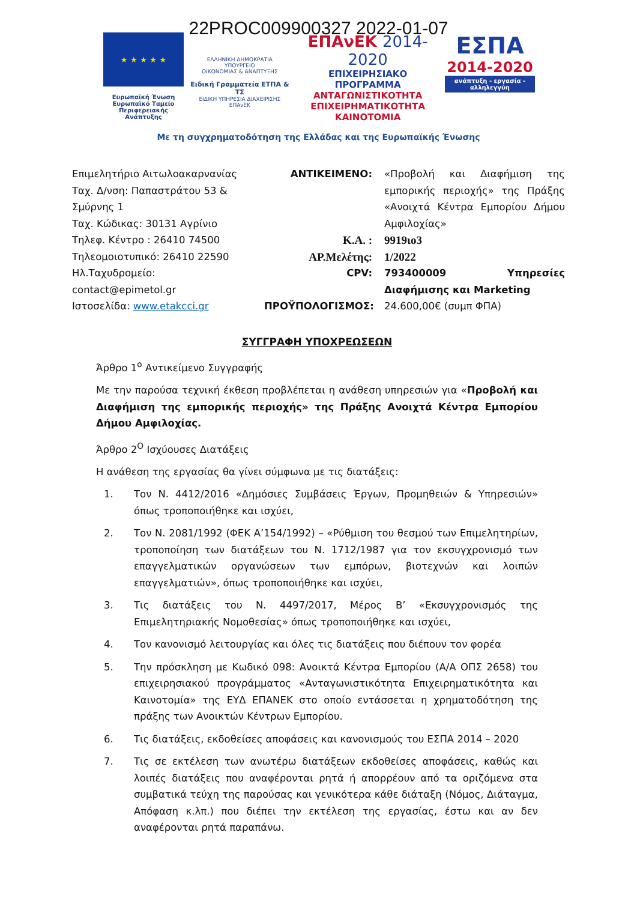22PROC009900327 2022-01-07
★ ★ ★ ★ ★
Ευρωπαϊκή Ένωση
Ευρωπαϊκό Ταμείο
Περιφερειακής Ανάπτυξης
ΕΛΛΗΝΙΚΗ ΔΗΜΟΚΡΑΤΙΑ
ΥΠΟΥΡΓΕΙΟ
ΟΙΚΟΝΟΜΙΑΣ & ΑΝΑΠΤΥΞΗΣ
Ειδική Γραμματεία ΕΤΠΑ & ΤΣ
ΕΙΔΙΚΗ ΥΠΗΡΕΣΙΑ ΔΙΑΧΕΙΡΙΣΗΣ ΕΠΑνΕΚ
ΕΠΑνΕΚ 2014-2020
ΕΠΙΧΕΙΡΗΣΙΑΚΟ ΠΡΟΓΡΑΜΜΑ
ΑΝΤΑΓΩΝΙΣΤΙΚΟΤΗΤΑ
ΕΠΙΧΕΙΡΗΜΑΤΙΚΟΤΗΤΑ
ΚΑΙΝΟΤΟΜΙΑ
ΕΣΠΑ
2014-2020
ανάπτυξη - εργασία - αλληλεγγύη
Με τη συγχρηματοδότηση της Ελλάδας και της Ευρωπαϊκής Ένωσης
Επιμελητήριο Αιτωλοακαρνανίας
Ταχ. Δ/νση: Παπαστράτου 53 & Σμύρνης 1
Ταχ. Κώδικας: 30131 Αγρίνιο
Τηλεφ. Κέντρο : 26410 74500
Τηλεομοιοτυπικό: 26410 22590
Ηλ.Ταχυδρομείο:
contact@epimetol.gr
Ιστοσελίδα: www.etakcci.gr
ΑΝΤΙΚΕΙΜΕΝΟ: «Προβολή και Διαφήμιση της εμπορικής περιοχής» της Πράξης «Ανοιχτά Κέντρα Εμπορίου Δήμου Αμφιλοχίας»
Κ.Α. : 9919ιο3
ΑΡ.Μελέτης: 1/2022
CPV: 793400009 Υπηρεσίες Διαφήμισης και Marketing
ΠΡΟΫΠΟΛΟΓΙΣΜΟΣ: 24.600,00€ (συμπ ΦΠΑ)
ΣΥΓΓΡΑΦΗ ΥΠΟΧΡΕΩΣΕΩΝ
Άρθρο 1<sup>ο</sup> Αντικείμενο Συγγραφής
Με την παρούσα τεχνική έκθεση προβλέπεται η ανάθεση υπηρεσιών για «Προβολή και Διαφήμιση της εμπορικής περιοχής» της Πράξης Ανοιχτά Κέντρα Εμπορίου Δήμου Αμφιλοχίας.
Άρθρο 2<sup>Ο</sup> Ισχύουσες Διατάξεις
Η ανάθεση της εργασίας θα γίνει σύμφωνα με τις διατάξεις:
1. Τον Ν. 4412/2016 «Δημόσιες Συμβάσεις Έργων, Προμηθειών & Υπηρεσιών» όπως τροποποιήθηκε και ισχύει,
2. Τον Ν. 2081/1992 (ΦΕΚ Α’154/1992) – «Ρύθμιση του θεσμού των Επιμελητηρίων, τροποποίηση των διατάξεων του Ν. 1712/1987 για τον εκσυγχρονισμό των επαγγελματικών οργανώσεων των εμπόρων, βιοτεχνών και λοιπών επαγγελματιών», όπως τροποποιήθηκε και ισχύει,
3. Τις διατάξεις του Ν. 4497/2017, Μέρος Β’ «Εκσυγχρονισμός της Επιμελητηριακής Νομοθεσίας» όπως τροποποιήθηκε και ισχύει,
4. Τον κανονισμό λειτουργίας και όλες τις διατάξεις που διέπουν τον φορέα
5. Την πρόσκληση με Κωδικό 098: Ανοικτά Κέντρα Εμπορίου (Α/Α ΟΠΣ 2658) του επιχειρησιακού προγράμματος «Ανταγωνιστικότητα Επιχειρηματικότητα και Καινοτομία» της ΕΥΔ ΕΠΑΝΕΚ στο οποίο εντάσσεται η χρηματοδότηση της πράξης των Ανοικτών Κέντρων Εμπορίου.
6. Τις διατάξεις, εκδοθείσες αποφάσεις και κανονισμούς του ΕΣΠΑ 2014 – 2020
7. Τις σε εκτέλεση των ανωτέρω διατάξεων εκδοθείσες αποφάσεις, καθώς και λοιπές διατάξεις που αναφέρονται ρητά ή απορρέουν από τα οριζόμενα στα συμβατικά τεύχη της παρούσας και γενικότερα κάθε διάταξη (Νόμος, Διάταγμα, Απόφαση κ.λπ.) που διέπει την εκτέλεση της εργασίας, έστω και αν δεν αναφέρονται ρητά παραπάνω.